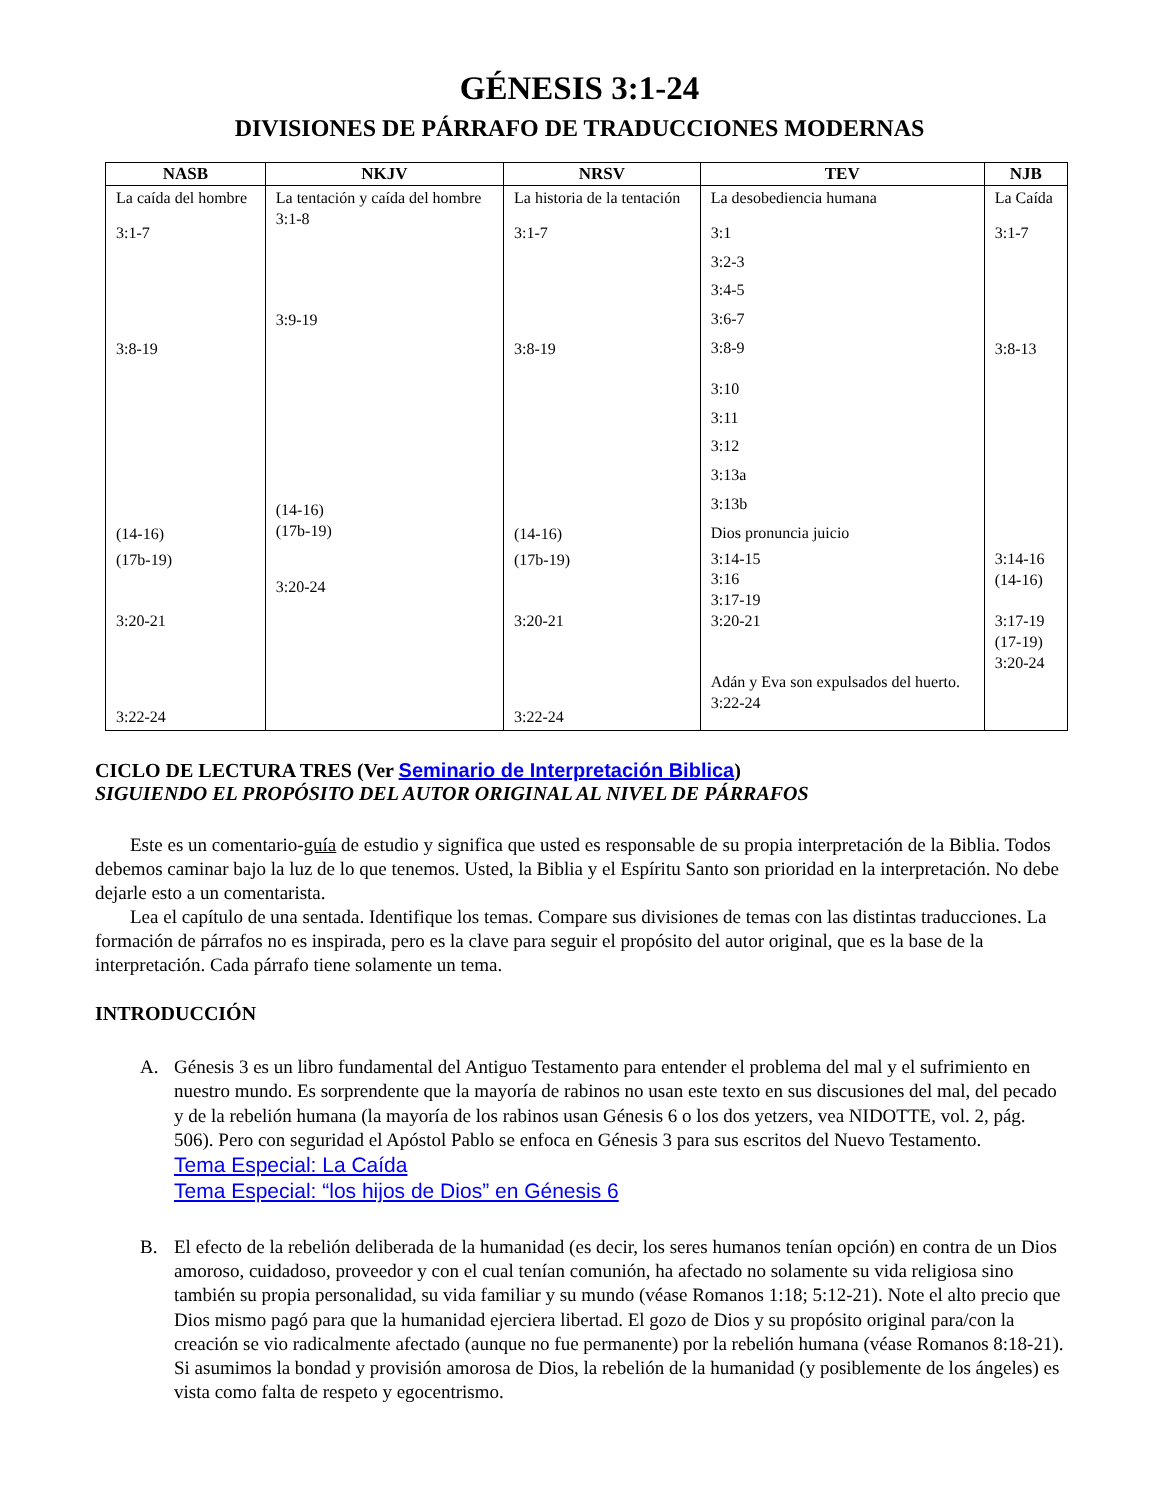GÉNESIS 3:1-24
DIVISIONES DE PÁRRAFO DE TRADUCCIONES MODERNAS
| NASB | NKJV | NRSV | TEV | NJB |
| --- | --- | --- | --- | --- |
| La caída del hombre 3:1-7 3:8-19 (14-16) (17b-19) 3:20-21 3:22-24 | La tentación y caída del hombre 3:1-8 3:9-19 (14-16) (17b-19) 3:20-24 | La historia de la tentación 3:1-7 3:8-19 (14-16) (17b-19) 3:20-21 3:22-24 | La desobediencia humana 3:1 3:2-3 3:4-5 3:6-7 3:8-9 3:10 3:11 3:12 3:13a 3:13b Dios pronuncia juicio 3:14-15 3:16 3:17-19 3:20-21 Adán y Eva son expulsados del huerto. 3:22-24 | La Caída 3:1-7 3:8-13 3:14-16 (14-16) 3:17-19 (17-19) 3:20-24 |
CICLO DE LECTURA TRES (Ver Seminario de Interpretación Biblica)
SIGUIENDO EL PROPÓSITO DEL AUTOR ORIGINAL AL NIVEL DE PÁRRAFOS
Este es un comentario-guía de estudio y significa que usted es responsable de su propia interpretación de la Biblia. Todos debemos caminar bajo la luz de lo que tenemos. Usted, la Biblia y el Espíritu Santo son prioridad en la interpretación. No debe dejarle esto a un comentarista.
Lea el capítulo de una sentada. Identifique los temas. Compare sus divisiones de temas con las distintas traducciones. La formación de párrafos no es inspirada, pero es la clave para seguir el propósito del autor original, que es la base de la interpretación. Cada párrafo tiene solamente un tema.
INTRODUCCIÓN
A. Génesis 3 es un libro fundamental del Antiguo Testamento para entender el problema del mal y el sufrimiento en nuestro mundo. Es sorprendente que la mayoría de rabinos no usan este texto en sus discusiones del mal, del pecado y de la rebelión humana (la mayoría de los rabinos usan Génesis 6 o los dos yetzers, vea NIDOTTE, vol. 2, pág. 506). Pero con seguridad el Apóstol Pablo se enfoca en Génesis 3 para sus escritos del Nuevo Testamento.
Tema Especial: La Caída
Tema Especial: “los hijos de Dios” en Génesis 6
B. El efecto de la rebelión deliberada de la humanidad (es decir, los seres humanos tenían opción) en contra de un Dios amoroso, cuidadoso, proveedor y con el cual tenían comunión, ha afectado no solamente su vida religiosa sino también su propia personalidad, su vida familiar y su mundo (véase Romanos 1:18; 5:12-21). Note el alto precio que Dios mismo pagó para que la humanidad ejerciera libertad. El gozo de Dios y su propósito original para/con la creación se vio radicalmente afectado (aunque no fue permanente) por la rebelión humana (véase Romanos 8:18-21). Si asumimos la bondad y provisión amorosa de Dios, la rebelión de la humanidad (y posiblemente de los ángeles) es vista como falta de respeto y egocentrismo.